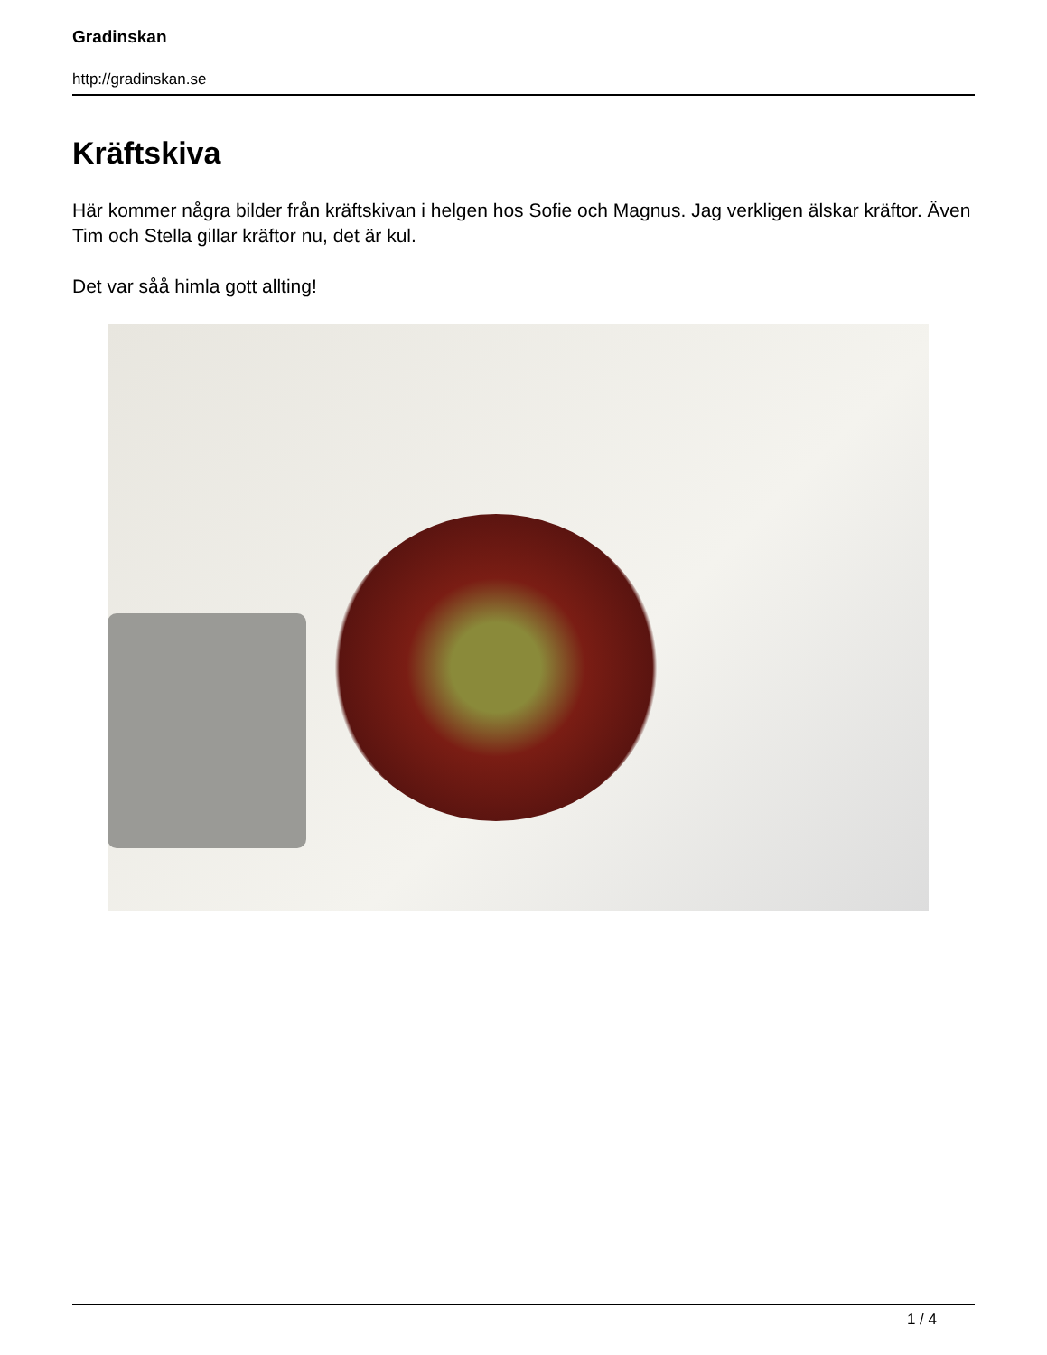Gradinskan
http://gradinskan.se
Kräftskiva
Här kommer några bilder från kräftskivan i helgen hos Sofie och Magnus. Jag verkligen älskar kräftor. Även Tim och Stella gillar kräftor nu, det är kul.
Det var såå himla gott allting!
1 / 4